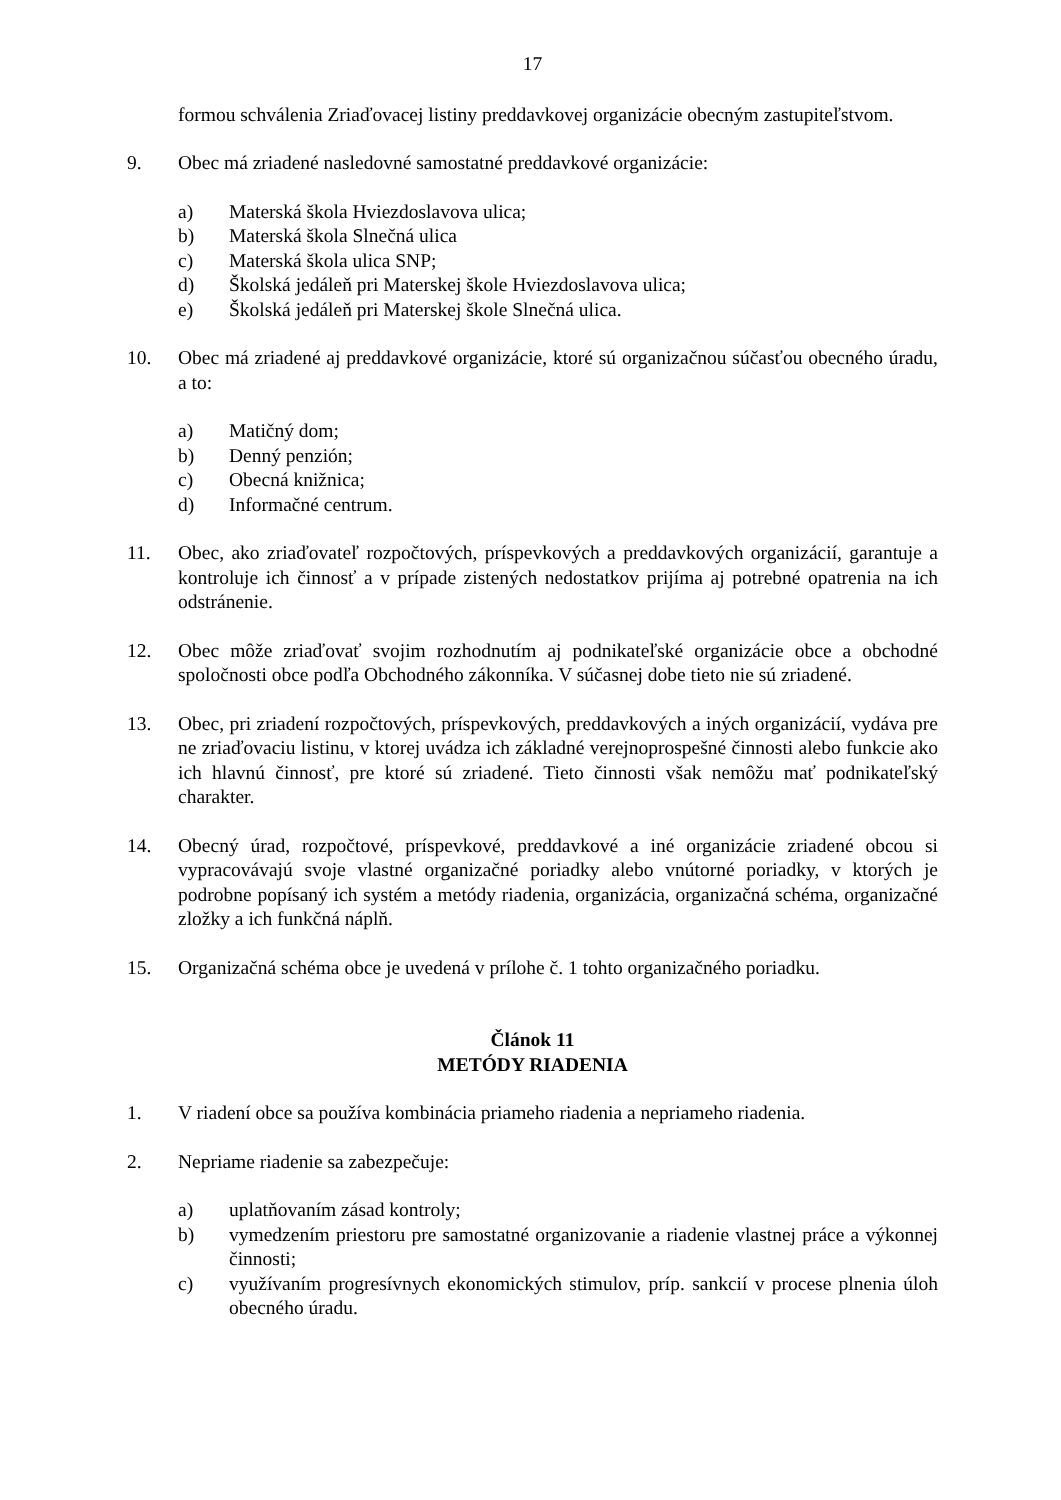17
formou schválenia Zriaďovacej listiny preddavkovej organizácie obecným zastupiteľstvom.
9. Obec má zriadené nasledovné samostatné preddavkové organizácie:
a) Materská škola Hviezdoslavova ulica;
b) Materská škola Slnečná ulica
c) Materská škola ulica SNP;
d) Školská jedáleň pri Materskej škole Hviezdoslavova ulica;
e) Školská jedáleň pri Materskej škole Slnečná ulica.
10. Obec má zriadené aj preddavkové organizácie, ktoré sú organizačnou súčasťou obecného úradu, a to:
a) Matičný dom;
b) Denný penzión;
c) Obecná knižnica;
d) Informačné centrum.
11. Obec, ako zriaďovateľ rozpočtových, príspevkových a preddavkových organizácií, garantuje a kontroluje ich činnosť a v prípade zistených nedostatkov prijíma aj potrebné opatrenia na ich odstránenie.
12. Obec môže zriaďovať svojim rozhodnutím aj podnikateľské organizácie obce a obchodné spoločnosti obce podľa Obchodného zákonníka. V súčasnej dobe tieto nie sú zriadené.
13. Obec, pri zriadení rozpočtových, príspevkových, preddavkových a iných organizácií, vydáva pre ne zriaďovaciu listinu, v ktorej uvádza ich základné verejnoprospešné činnosti alebo funkcie ako ich hlavnú činnosť, pre ktoré sú zriadené. Tieto činnosti však nemôžu mať podnikateľský charakter.
14. Obecný úrad, rozpočtové, príspevkové, preddavkové a iné organizácie zriadené obcou si vypracovávajú svoje vlastné organizačné poriadky alebo vnútorné poriadky, v ktorých je podrobne popísaný ich systém a metódy riadenia, organizácia, organizačná schéma, organizačné zložky a ich funkčná náplň.
15. Organizačná schéma obce je uvedená v prílohe č. 1 tohto organizačného poriadku.
Článok 11
METÓDY RIADENIA
1. V riadení obce sa používa kombinácia priameho riadenia a nepriameho riadenia.
2. Nepriame riadenie sa zabezpečuje:
a) uplatňovaním zásad kontroly;
b) vymedzením priestoru pre samostatné organizovanie a riadenie vlastnej práce a výkonnej činnosti;
c) využívaním progresívnych ekonomických stimulov, príp. sankcií v procese plnenia úloh obecného úradu.